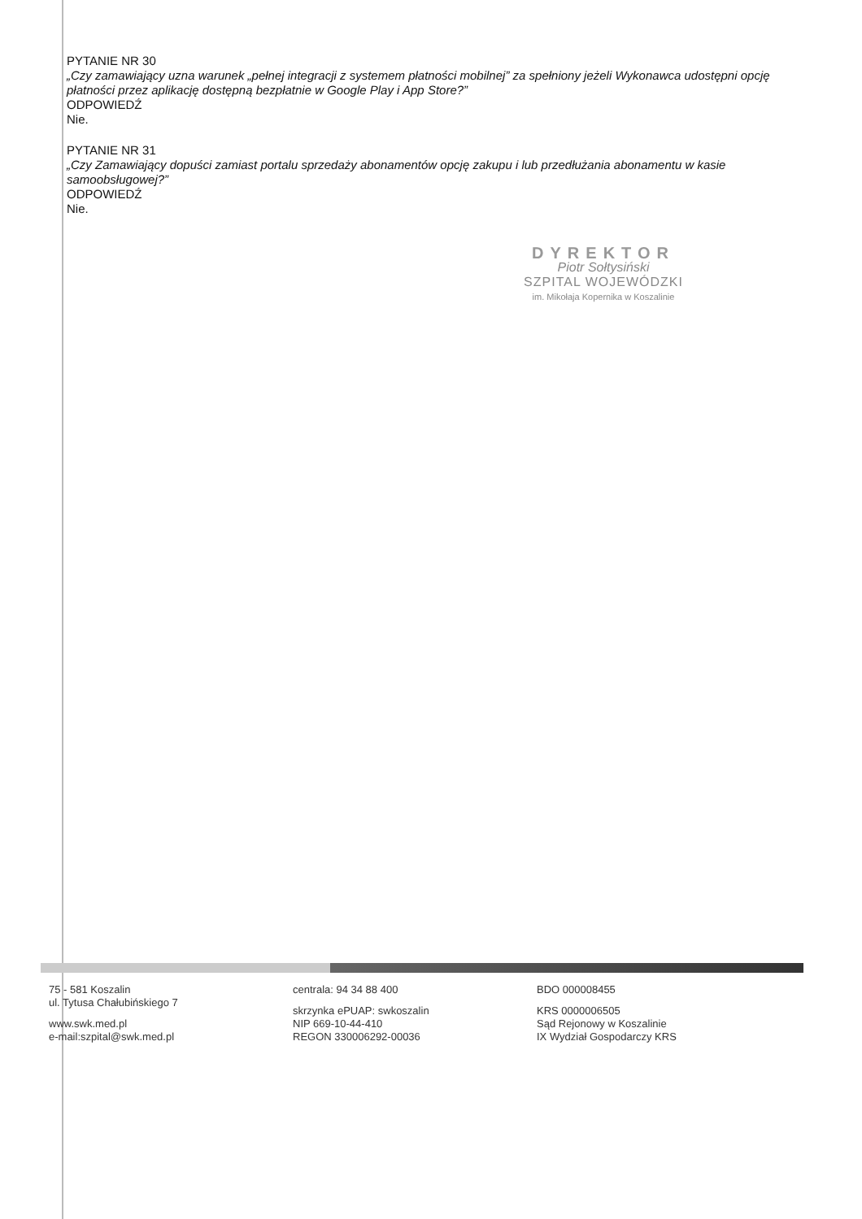PYTANIE NR 30
„Czy zamawiający uzna warunek „pełnej integracji z systemem płatności mobilnej” za spełniony jeżeli Wykonawca udostępni opcję płatności przez aplikację dostępną bezpłatnie w Google Play i App Store?”
ODPOWIEDŹ
Nie.
PYTANIE NR 31
„Czy Zamawiający dopuści zamiast portalu sprzedaży abonamentów opcję zakupu i lub przedłużania abonamentu w kasie samoobsługowej?”
ODPOWIEDŹ
Nie.
DYREKTOR
Piotr Sołtysiński
SZPITAL WOJEWÓDZKI
im. Mikołaja Kopernika w Koszalinie
75 - 581 Koszalin
ul. Tytusa Chałubińskiego 7
www.swk.med.pl
e-mail:szpital@swk.med.pl
centrala: 94 34 88 400
skrzynka ePUAP: swkoszalin
NIP 669-10-44-410
REGON 330006292-00036
BDO 000008455
KRS 0000006505
Sąd Rejonowy w Koszalinie
IX Wydział Gospodarczy KRS